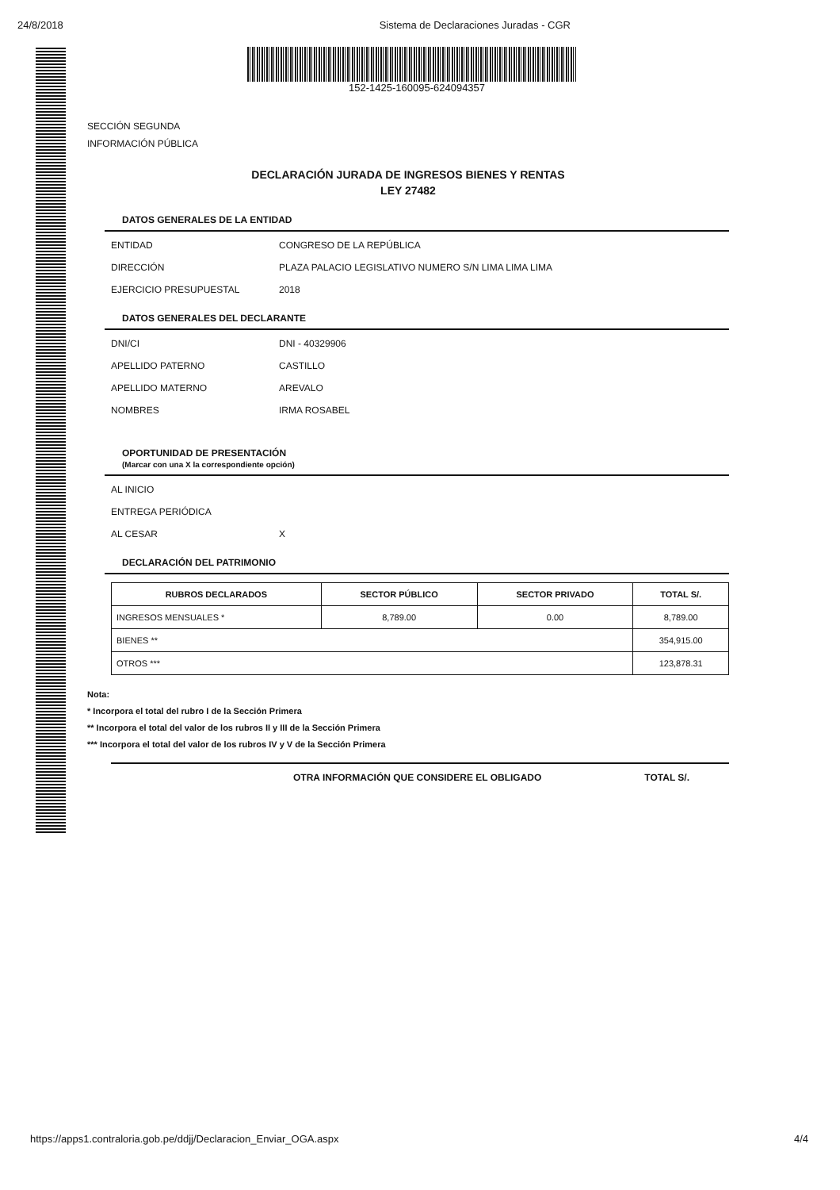24/8/2018 Sistema de Declaraciones Juradas - CGR
152-1425-160095-624094357
SECCIÓN SEGUNDA
INFORMACIÓN PÚBLICA
DECLARACIÓN JURADA DE INGRESOS BIENES Y RENTAS
LEY 27482
DATOS GENERALES DE LA ENTIDAD
ENTIDAD CONGRESO DE LA REPÚBLICA
DIRECCIÓN PLAZA PALACIO LEGISLATIVO NUMERO S/N LIMA LIMA LIMA
EJERCICIO PRESUPUESTAL 2018
DATOS GENERALES DEL DECLARANTE
DNI/CI DNI - 40329906
APELLIDO PATERNO CASTILLO
APELLIDO MATERNO AREVALO
NOMBRES IRMA ROSABEL
OPORTUNIDAD DE PRESENTACIÓN
(Marcar con una X la correspondiente opción)
AL INICIO
ENTREGA PERIÓDICA
AL CESAR X
DECLARACIÓN DEL PATRIMONIO
| RUBROS DECLARADOS | SECTOR PÚBLICO | SECTOR PRIVADO | TOTAL S/. |
| --- | --- | --- | --- |
| INGRESOS MENSUALES * | 8,789.00 | 0.00 | 8,789.00 |
| BIENES ** | | | 354,915.00 |
| OTROS *** | | | 123,878.31 |
Nota:
* Incorpora el total del rubro I de la Sección Primera
** Incorpora el total del valor de los rubros II y III de la Sección Primera
*** Incorpora el total del valor de los rubros IV y V de la Sección Primera
OTRA INFORMACIÓN QUE CONSIDERE EL OBLIGADO TOTAL S/.
https://apps1.contraloria.gob.pe/ddjj/Declaracion_Enviar_OGA.aspx 4/4